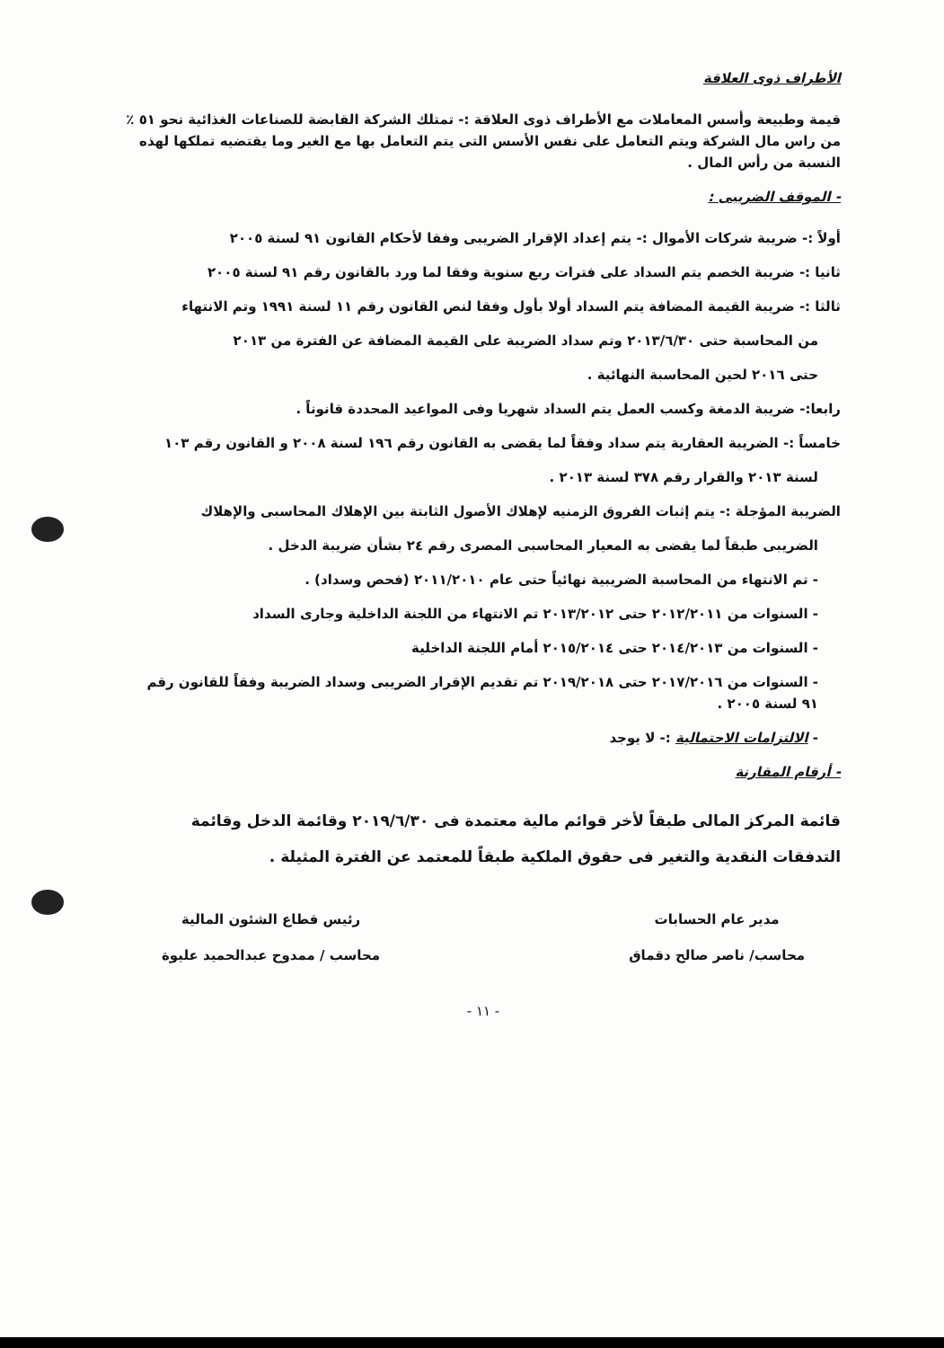الأطراف ذوى العلاقة
قيمة وطبيعة وأسس المعاملات مع الأطراف ذوى العلاقة :- تمتلك الشركة القابضة للصناعات الغذائية نحو ٥١ ٪ من راس مال الشركة ويتم التعامل على نفس الأسس التى يتم التعامل بها مع الغير وما يقتضيه تملكها لهذه النسبة من رأس المال .
- الموقف الضريبى :
أولاً :- ضريبة شركات الأموال :- يتم إعداد الإقرار الضريبى وفقا لأحكام القانون ٩١ لسنة ٢٠٠٥
ثانيا :- ضريبة الخصم يتم السداد على فترات ربع سنوية وفقا لما ورد بالقانون رقم ٩١ لسنة ٢٠٠٥
ثالثا :- ضريبة القيمة المضافة يتم السداد أولا بأول وفقا لنص القانون رقم ١١ لسنة ١٩٩١ وتم الانتهاء
من المحاسبة حتى ٢٠١٣/٦/٣٠ وتم سداد الضريبة على القيمة المضافة عن الفترة من ٢٠١٣
حتى ٢٠١٦ لحين المحاسبة النهائية .
رابعا:- ضريبة الدمغة وكسب العمل يتم السداد شهريا وفى المواعيد المحددة قانوناً .
خامساً :- الضريبة العقارية يتم سداد وفقاً لما يقضى به القانون رقم ١٩٦ لسنة ٢٠٠٨ و القانون رقم ١٠٣
لسنة ٢٠١٣ والقرار رقم ٣٧٨ لسنة ٢٠١٣ .
الضريبة المؤجلة :- يتم إثبات الفروق الزمنيه لإهلاك الأصول الثابتة بين الإهلاك المحاسبى والإهلاك
الضريبى طبقاً لما يقضى به المعيار المحاسبى المصرى رقم ٢٤ بشأن ضريبة الدخل .
- تم الانتهاء من المحاسبة الضريبية نهائياً حتى عام ٢٠١١/٢٠١٠ (فحص وسداد) .
- السنوات من ٢٠١٢/٢٠١١ حتى ٢٠١٣/٢٠١٢ تم الانتهاء من اللجنة الداخلية وجارى السداد
- السنوات من ٢٠١٤/٢٠١٣ حتى ٢٠١٥/٢٠١٤ أمام اللجنة الداخلية
- السنوات من ٢٠١٧/٢٠١٦ حتى ٢٠١٩/٢٠١٨ تم تقديم الإقرار الضريبى وسداد الضريبة وفقاً للقانون رقم ٩١ لسنة ٢٠٠٥ .
- الالتزامات الاحتمالية :- لا يوجد
- أرقام المقارنة
قائمة المركز المالى طبقاً لأخر قوائم مالية معتمدة فى ٢٠١٩/٦/٣٠ وقائمة الدخل وقائمة التدفقات النقدية والتغير فى حقوق الملكية طبقاً للمعتمد عن الفترة المثيلة .
مدير عام الحسابات
محاسب/ ناصر صالح دقماق
رئيس قطاع الشئون المالية
محاسب / ممدوح عبدالحميد عليوة
- ١١ -